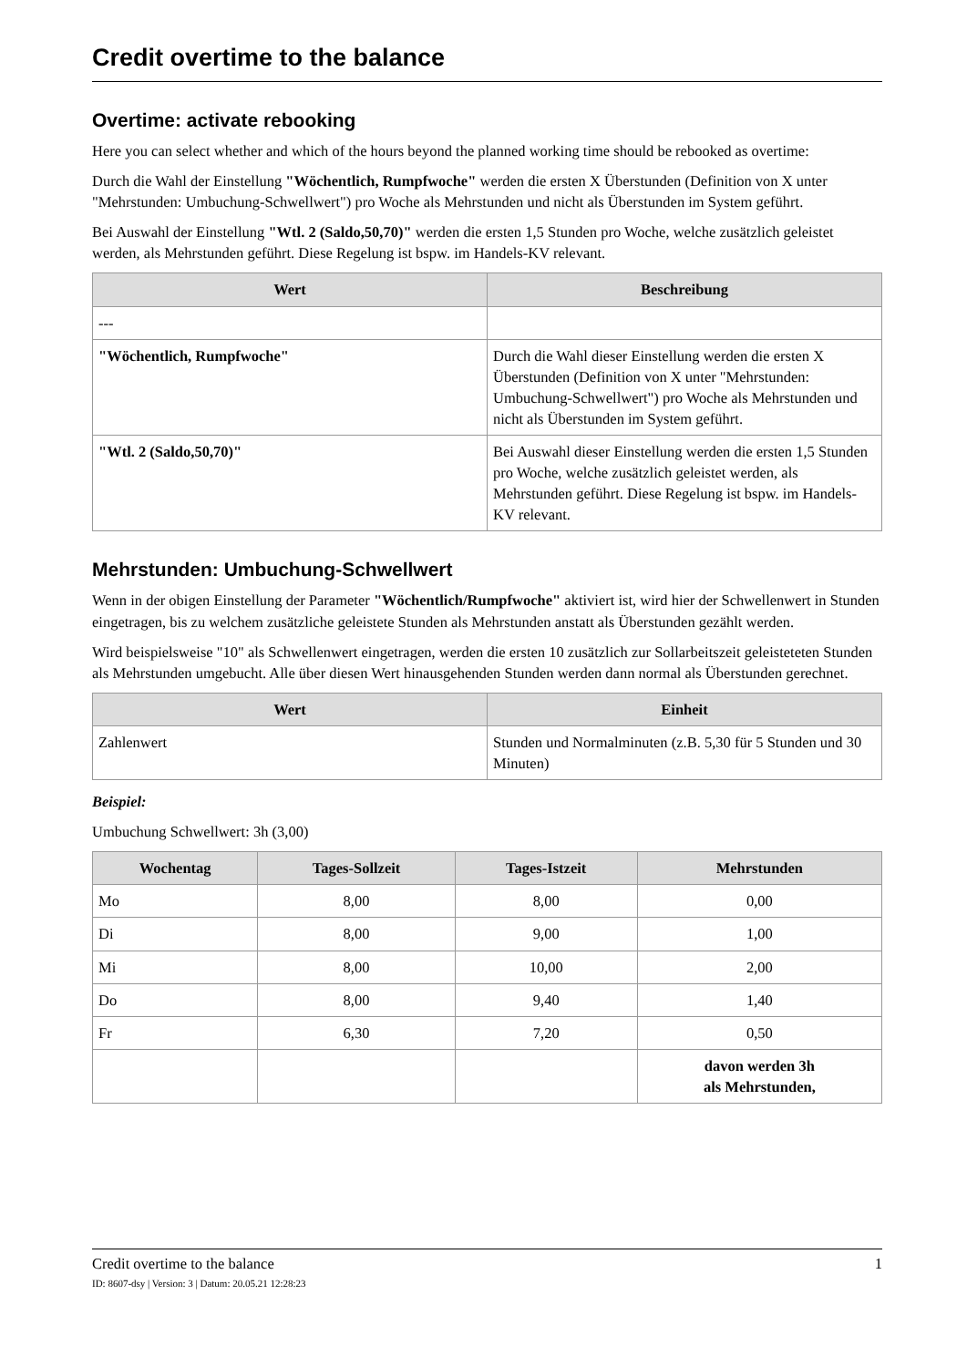Credit overtime to the balance
Overtime: activate rebooking
Here you can select whether and which of the hours beyond the planned working time should be rebooked as overtime:
Durch die Wahl der Einstellung "Wöchentlich, Rumpfwoche" werden die ersten X Überstunden (Definition von X unter "Mehrstunden: Umbuchung-Schwellwert") pro Woche als Mehrstunden und nicht als Überstunden im System geführt.
Bei Auswahl der Einstellung "Wtl. 2 (Saldo,50,70)" werden die ersten 1,5 Stunden pro Woche, welche zusätzlich geleistet werden, als Mehrstunden geführt. Diese Regelung ist bspw. im Handels-KV relevant.
| Wert | Beschreibung |
| --- | --- |
| --- | |
| "Wöchentlich, Rumpfwoche" | Durch die Wahl dieser Einstellung werden die ersten X Überstunden (Definition von X unter "Mehrstunden: Umbuchung-Schwellwert") pro Woche als Mehrstunden und nicht als Überstunden im System geführt. |
| "Wtl. 2 (Saldo,50,70)" | Bei Auswahl dieser Einstellung werden die ersten 1,5 Stunden pro Woche, welche zusätzlich geleistet werden, als Mehrstunden geführt. Diese Regelung ist bspw. im Handels-KV relevant. |
Mehrstunden: Umbuchung-Schwellwert
Wenn in der obigen Einstellung der Parameter "Wöchentlich/Rumpfwoche" aktiviert ist, wird hier der Schwellenwert in Stunden eingetragen, bis zu welchem zusätzliche geleistete Stunden als Mehrstunden anstatt als Überstunden gezählt werden.
Wird beispielsweise "10" als Schwellenwert eingetragen, werden die ersten 10 zusätzlich zur Sollarbeitszeit geleisteteten Stunden als Mehrstunden umgebucht. Alle über diesen Wert hinausgehenden Stunden werden dann normal als Überstunden gerechnet.
| Wert | Einheit |
| --- | --- |
| Zahlenwert | Stunden und Normalminuten (z.B. 5,30 für 5 Stunden und 30 Minuten) |
Beispiel:
Umbuchung Schwellwert: 3h (3,00)
| Wochentag | Tages-Sollzeit | Tages-Istzeit | Mehrstunden |
| --- | --- | --- | --- |
| Mo | 8,00 | 8,00 | 0,00 |
| Di | 8,00 | 9,00 | 1,00 |
| Mi | 8,00 | 10,00 | 2,00 |
| Do | 8,00 | 9,40 | 1,40 |
| Fr | 6,30 | 7,20 | 0,50 |
| | | | davon werden 3h als Mehrstunden, |
Credit overtime to the balance 1
ID: 8607-dsy | Version: 3 | Datum: 20.05.21 12:28:23